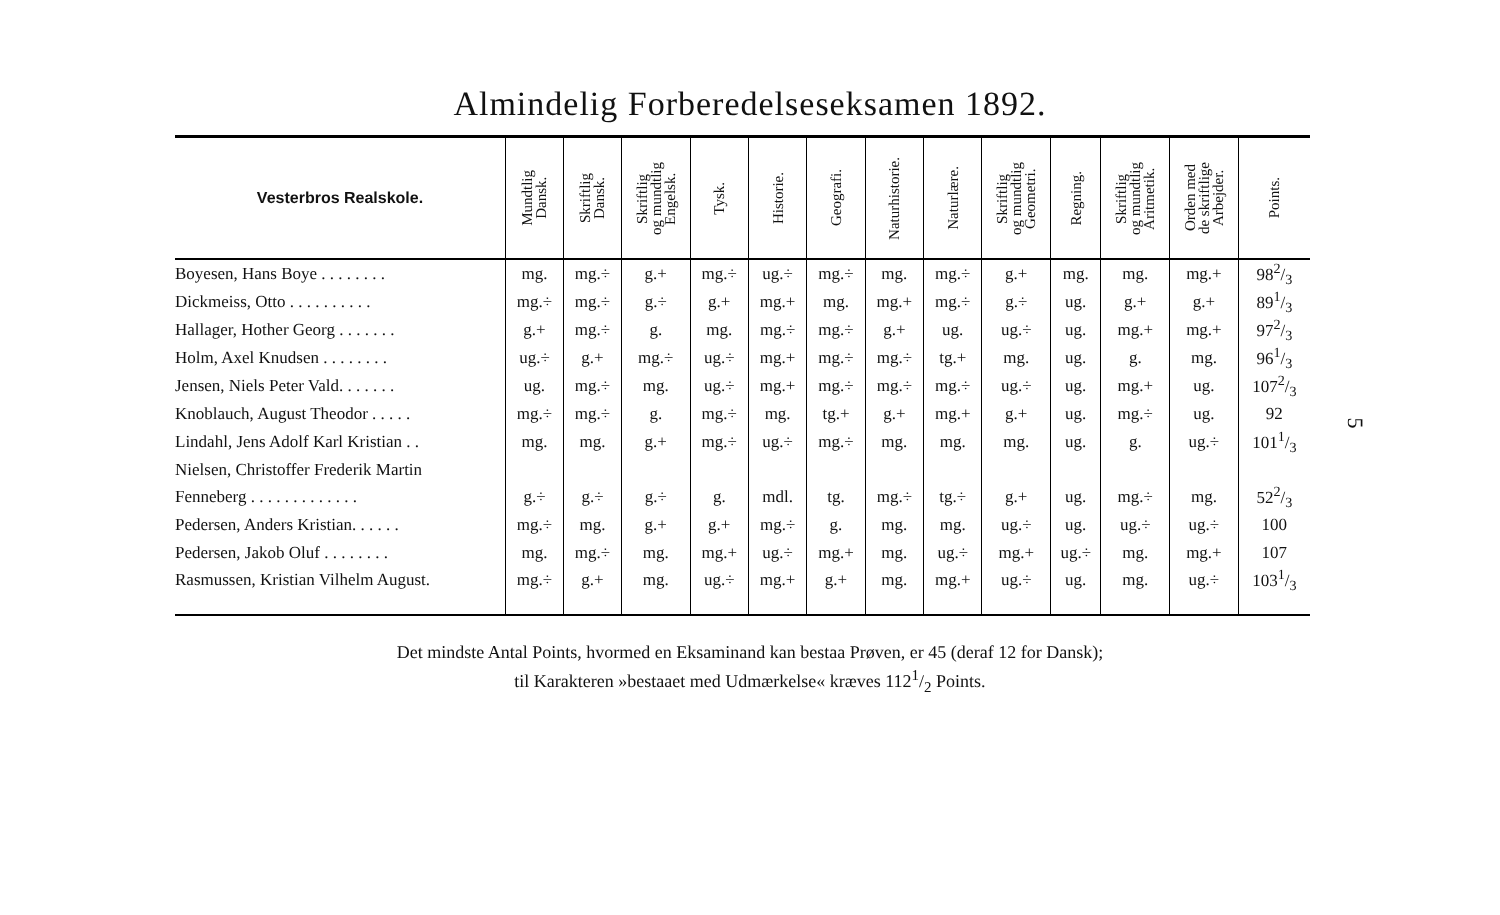Almindelig Forberedelseseksamen 1892.
| Vesterbros Realskole. | Mundtlig Dansk. | Skriftlig Dansk. | Skriftlig og mundtlig Engelsk. | Tysk. | Historie. | Geografi. | Naturhistorie. | Naturlære. | Skriftlig og mundtlig Geometri. | Regning. | Skriftlig og mundtlig Aritmetik. | Orden med de skriftlige Arbejder. | Points. |
| --- | --- | --- | --- | --- | --- | --- | --- | --- | --- | --- | --- | --- | --- |
| Boyesen, Hans Boye . . . . . . . . | mg. | mg.÷ | g.+ | mg.÷ | ug.÷ | mg.÷ | mg. | mg.÷ | g.+ | mg. | mg. | mg.+ | 982/3 |
| Dickmeiss, Otto . . . . . . . . . . | mg.÷ | mg.÷ | g.÷ | g.+ | mg.+ | mg. | mg.+ | mg.÷ | g.÷ | ug. | g.+ | g.+ | 891/3 |
| Hallager, Hother Georg . . . . . . . | g.+ | mg.÷ | g. | mg. | mg.÷ | mg.÷ | g.+ | ug. | ug.÷ | ug. | mg.+ | mg.+ | 972/3 |
| Holm, Axel Knudsen . . . . . . . . | ug.÷ | g.+ | mg.÷ | ug.÷ | mg.+ | mg.÷ | mg.÷ | tg.+ | mg. | ug. | g. | mg. | 961/3 |
| Jensen, Niels Peter Vald. . . . . . . | ug. | mg.÷ | mg. | ug.÷ | mg.+ | mg.÷ | mg.÷ | mg.÷ | ug.÷ | ug. | mg.+ | ug. | 1072/3 |
| Knoblauch, August Theodor . . . . . | mg.÷ | mg.÷ | g. | mg.÷ | mg. | tg.+ | g.+ | mg.+ | g.+ | ug. | mg.÷ | ug. | 92 |
| Lindahl, Jens Adolf Karl Kristian . . | mg. | mg. | g.+ | mg.÷ | ug.÷ | mg.÷ | mg. | mg. | mg. | ug. | g. | ug.÷ | 1011/3 |
| Nielsen, Christoffer Frederik Martin | | | | | | | | | | | | | |
| Fenneberg . . . . . . . . . . . . . | g.÷ | g.÷ | g.÷ | g. | mdl. | tg. | mg.÷ | tg.÷ | g.+ | ug. | mg.÷ | mg. | 522/3 |
| Pedersen, Anders Kristian. . . . . . | mg.÷ | mg. | g.+ | g.+ | mg.÷ | g. | mg. | mg. | ug.÷ | ug. | ug.÷ | ug.÷ | 100 |
| Pedersen, Jakob Oluf . . . . . . . . | mg. | mg.÷ | mg. | mg.+ | ug.÷ | mg.+ | mg. | ug.÷ | mg.+ | ug.÷ | mg. | mg.+ | 107 |
| Rasmussen, Kristian Vilhelm August. | mg.÷ | g.+ | mg. | ug.÷ | mg.+ | g.+ | mg. | mg.+ | ug.÷ | ug. | mg. | ug.÷ | 1031/3 |
Det mindste Antal Points, hvormed en Eksaminand kan bestaa Prøven, er 45 (deraf 12 for Dansk);
til Karakteren »bestaaet med Udmærkelse« kræves 1121/2 Points.
5